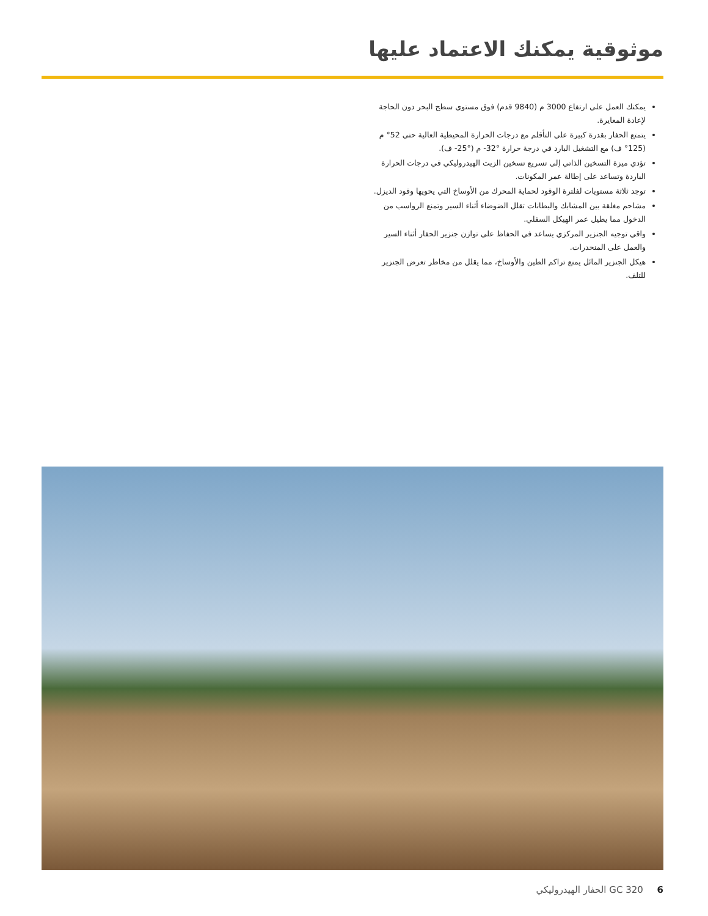موثوقية يمكنك الاعتماد عليها
يمكنك العمل على ارتفاع 3000 م (9840 قدم) فوق مستوى سطح البحر دون الحاجة لإعادة المعايرة.
يتمتع الحفار بقدرة كبيرة على التأقلم مع درجات الحرارة المحيطية العالية حتى 52° م (125° ف) مع التشغيل البارد في درجة حرارة ‎-32° م (‎-25° ف).
تؤدي ميزة التسخين الذاتي إلى تسريع تسخين الزيت الهيدروليكي في درجات الحرارة الباردة وتساعد على إطالة عمر المكونات.
توجد ثلاثة مستويات لفلترة الوقود لحماية المحرك من الأوساخ التي يحويها وقود الديزل.
مشاحم مغلقة بين المشابك والبطانات تقلل الضوضاء أثناء السير وتمنع الرواسب من الدخول مما يطيل عمر الهيكل السفلي.
واقي توجيه الجنزير المركزي يساعد في الحفاظ على توازن جنزير الحفار أثناء السير والعمل على المنحدرات.
هيكل الجنزير المائل يمنع تراكم الطين والأوساخ، مما يقلل من مخاطر تعرض الجنزير للتلف.
6 GC 320 الحفار الهيدروليكي